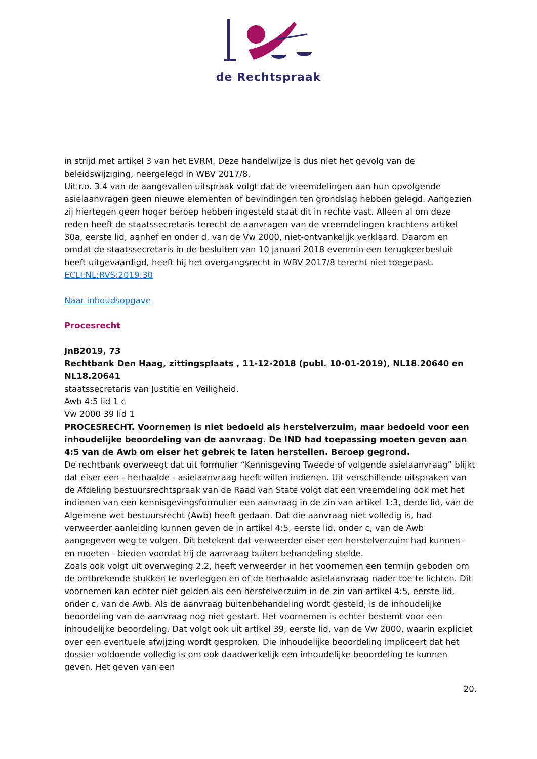de Rechtspraak
in strijd met artikel 3 van het EVRM. Deze handelwijze is dus niet het gevolg van de beleidswijziging, neergelegd in WBV 2017/8.
Uit r.o. 3.4 van de aangevallen uitspraak volgt dat de vreemdelingen aan hun opvolgende asielaanvragen geen nieuwe elementen of bevindingen ten grondslag hebben gelegd. Aangezien zij hiertegen geen hoger beroep hebben ingesteld staat dit in rechte vast. Alleen al om deze reden heeft de staatssecretaris terecht de aanvragen van de vreemdelingen krachtens artikel 30a, eerste lid, aanhef en onder d, van de Vw 2000, niet-ontvankelijk verklaard. Daarom en omdat de staatssecretaris in de besluiten van 10 januari 2018 evenmin een terugkeerbesluit heeft uitgevaardigd, heeft hij het overgangsrecht in WBV 2017/8 terecht niet toegepast.
ECLI:NL:RVS:2019:30
Naar inhoudsopgave
Procesrecht
JnB2019, 73
Rechtbank Den Haag, zittingsplaats , 11-12-2018 (publ. 10-01-2019), NL18.20640 en NL18.20641
staatssecretaris van Justitie en Veiligheid.
Awb 4:5 lid 1 c
Vw 2000 39 lid 1
PROCESRECHT. Voornemen is niet bedoeld als herstelverzuim, maar bedoeld voor een inhoudelijke beoordeling van de aanvraag. De IND had toepassing moeten geven aan 4:5 van de Awb om eiser het gebrek te laten herstellen. Beroep gegrond.
De rechtbank overweegt dat uit formulier “Kennisgeving Tweede of volgende asielaanvraag” blijkt dat eiser een - herhaalde - asielaanvraag heeft willen indienen. Uit verschillende uitspraken van de Afdeling bestuursrechtspraak van de Raad van State volgt dat een vreemdeling ook met het indienen van een kennisgevingsformulier een aanvraag in de zin van artikel 1:3, derde lid, van de Algemene wet bestuursrecht (Awb) heeft gedaan. Dat die aanvraag niet volledig is, had verweerder aanleiding kunnen geven de in artikel 4:5, eerste lid, onder c, van de Awb aangegeven weg te volgen. Dit betekent dat verweerder eiser een herstelverzuim had kunnen - en moeten - bieden voordat hij de aanvraag buiten behandeling stelde.
Zoals ook volgt uit overweging 2.2, heeft verweerder in het voornemen een termijn geboden om de ontbrekende stukken te overleggen en of de herhaalde asielaanvraag nader toe te lichten. Dit voornemen kan echter niet gelden als een herstelverzuim in de zin van artikel 4:5, eerste lid, onder c, van de Awb. Als de aanvraag buitenbehandeling wordt gesteld, is de inhoudelijke beoordeling van de aanvraag nog niet gestart. Het voornemen is echter bestemt voor een inhoudelijke beoordeling. Dat volgt ook uit artikel 39, eerste lid, van de Vw 2000, waarin expliciet over een eventuele afwijzing wordt gesproken. Die inhoudelijke beoordeling impliceert dat het dossier voldoende volledig is om ook daadwerkelijk een inhoudelijke beoordeling te kunnen geven. Het geven van een
20.